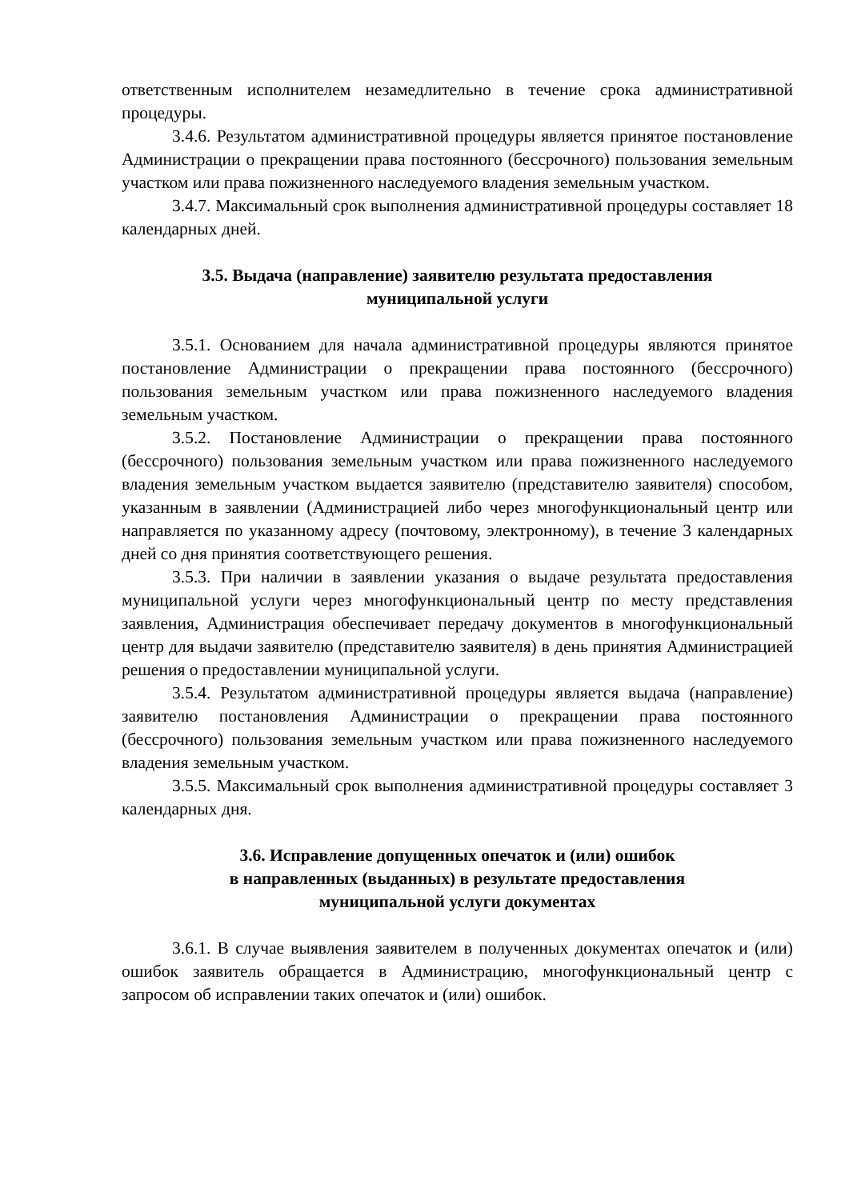ответственным исполнителем незамедлительно в течение срока административной процедуры.
3.4.6. Результатом административной процедуры является принятое постановление Администрации о прекращении права постоянного (бессрочного) пользования земельным участком или права пожизненного наследуемого владения земельным участком.
3.4.7. Максимальный срок выполнения административной процедуры составляет 18 календарных дней.
3.5. Выдача (направление) заявителю результата предоставления
муниципальной услуги
3.5.1. Основанием для начала административной процедуры являются принятое постановление Администрации о прекращении права постоянного (бессрочного) пользования земельным участком или права пожизненного наследуемого владения земельным участком.
3.5.2. Постановление Администрации о прекращении права постоянного (бессрочного) пользования земельным участком или права пожизненного наследуемого владения земельным участком выдается заявителю (представителю заявителя) способом, указанным в заявлении (Администрацией либо через многофункциональный центр или направляется по указанному адресу (почтовому, электронному), в течение 3 календарных дней со дня принятия соответствующего решения.
3.5.3. При наличии в заявлении указания о выдаче результата предоставления муниципальной услуги через многофункциональный центр по месту представления заявления, Администрация обеспечивает передачу документов в многофункциональный центр для выдачи заявителю (представителю заявителя) в день принятия Администрацией решения о предоставлении муниципальной услуги.
3.5.4. Результатом административной процедуры является выдача (направление) заявителю постановления Администрации о прекращении права постоянного (бессрочного) пользования земельным участком или права пожизненного наследуемого владения земельным участком.
3.5.5. Максимальный срок выполнения административной процедуры составляет 3 календарных дня.
3.6. Исправление допущенных опечаток и (или) ошибок
в направленных (выданных) в результате предоставления
муниципальной услуги документах
3.6.1. В случае выявления заявителем в полученных документах опечаток и (или) ошибок заявитель обращается в Администрацию, многофункциональный центр с запросом об исправлении таких опечаток и (или) ошибок.